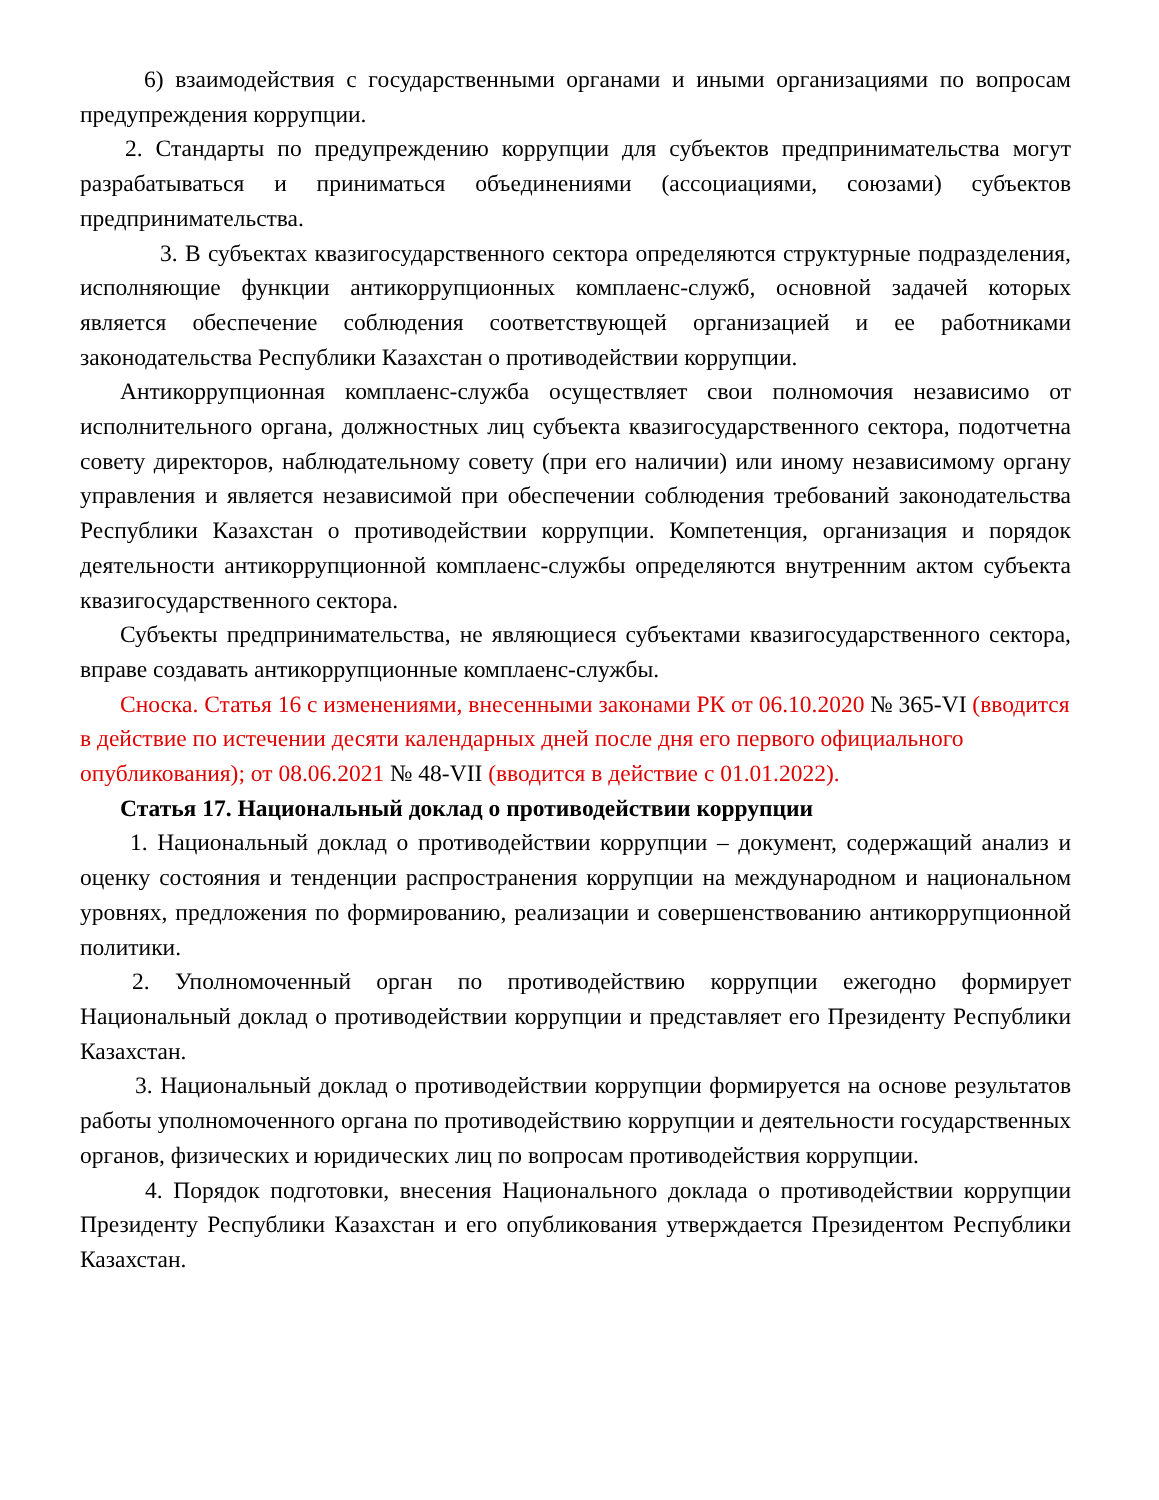6) взаимодействия с государственными органами и иными организациями по вопросам предупреждения коррупции.
2. Стандарты по предупреждению коррупции для субъектов предпринимательства могут разрабатываться и приниматься объединениями (ассоциациями, союзами) субъектов предпринимательства.
3. В субъектах квазигосударственного сектора определяются структурные подразделения, исполняющие функции антикоррупционных комплаенс-служб, основной задачей которых является обеспечение соблюдения соответствующей организацией и ее работниками законодательства Республики Казахстан о противодействии коррупции.
Антикоррупционная комплаенс-служба осуществляет свои полномочия независимо от исполнительного органа, должностных лиц субъекта квазигосударственного сектора, подотчетна совету директоров, наблюдательному совету (при его наличии) или иному независимому органу управления и является независимой при обеспечении соблюдения требований законодательства Республики Казахстан о противодействии коррупции. Компетенция, организация и порядок деятельности антикоррупционной комплаенс-службы определяются внутренним актом субъекта квазигосударственного сектора.
Субъекты предпринимательства, не являющиеся субъектами квазигосударственного сектора, вправе создавать антикоррупционные комплаенс-службы.
Сноска. Статья 16 с изменениями, внесенными законами РК от 06.10.2020 № 365-VI (вводится в действие по истечении десяти календарных дней после дня его первого официального опубликования); от 08.06.2021 № 48-VII (вводится в действие с 01.01.2022).
Статья 17. Национальный доклад о противодействии коррупции
1. Национальный доклад о противодействии коррупции – документ, содержащий анализ и оценку состояния и тенденции распространения коррупции на международном и национальном уровнях, предложения по формированию, реализации и совершенствованию антикоррупционной политики.
2. Уполномоченный орган по противодействию коррупции ежегодно формирует Национальный доклад о противодействии коррупции и представляет его Президенту Республики Казахстан.
3. Национальный доклад о противодействии коррупции формируется на основе результатов работы уполномоченного органа по противодействию коррупции и деятельности государственных органов, физических и юридических лиц по вопросам противодействия коррупции.
4. Порядок подготовки, внесения Национального доклада о противодействии коррупции Президенту Республики Казахстан и его опубликования утверждается Президентом Республики Казахстан.